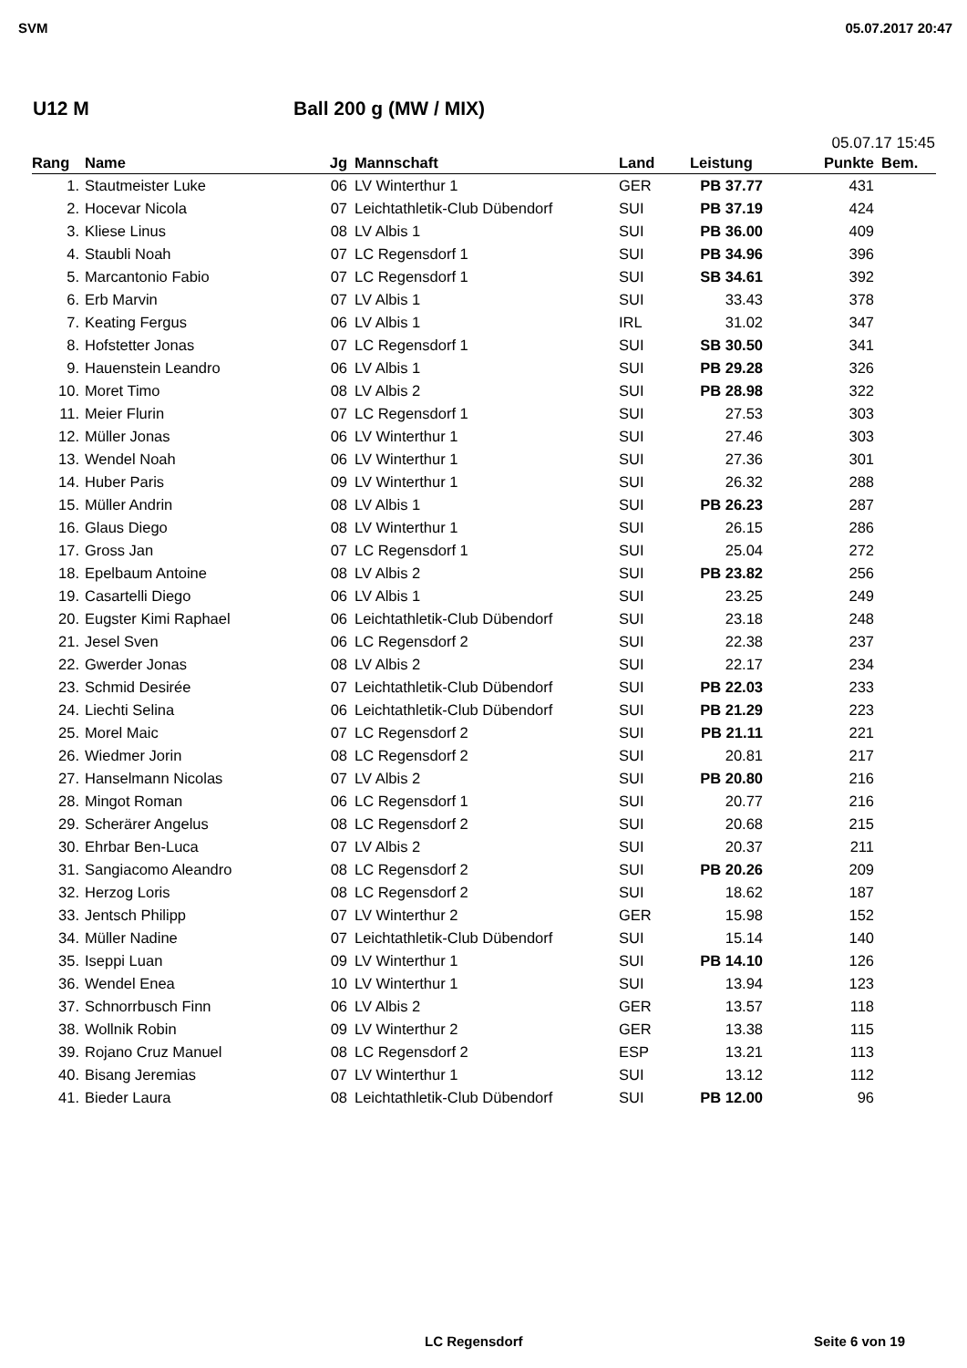SVM 05.07.2017 20:47
U12 M Ball 200 g (MW / MIX)
05.07.17 15:45
| Rang | Name | Jg | Mannschaft | Land | Leistung | Punkte | Bem. |
| --- | --- | --- | --- | --- | --- | --- | --- |
| 1. | Stautmeister Luke | 06 | LV Winterthur 1 | GER | PB 37.77 | 431 | |
| 2. | Hocevar Nicola | 07 | Leichtathletik-Club Dübendorf | SUI | PB 37.19 | 424 | |
| 3. | Kliese Linus | 08 | LV Albis 1 | SUI | PB 36.00 | 409 | |
| 4. | Staubli Noah | 07 | LC Regensdorf 1 | SUI | PB 34.96 | 396 | |
| 5. | Marcantonio Fabio | 07 | LC Regensdorf 1 | SUI | SB 34.61 | 392 | |
| 6. | Erb Marvin | 07 | LV Albis 1 | SUI | 33.43 | 378 | |
| 7. | Keating Fergus | 06 | LV Albis 1 | IRL | 31.02 | 347 | |
| 8. | Hofstetter Jonas | 07 | LC Regensdorf 1 | SUI | SB 30.50 | 341 | |
| 9. | Hauenstein Leandro | 06 | LV Albis 1 | SUI | PB 29.28 | 326 | |
| 10. | Moret Timo | 08 | LV Albis 2 | SUI | PB 28.98 | 322 | |
| 11. | Meier Flurin | 07 | LC Regensdorf 1 | SUI | 27.53 | 303 | |
| 12. | Müller Jonas | 06 | LV Winterthur 1 | SUI | 27.46 | 303 | |
| 13. | Wendel Noah | 06 | LV Winterthur 1 | SUI | 27.36 | 301 | |
| 14. | Huber Paris | 09 | LV Winterthur 1 | SUI | 26.32 | 288 | |
| 15. | Müller Andrin | 08 | LV Albis 1 | SUI | PB 26.23 | 287 | |
| 16. | Glaus Diego | 08 | LV Winterthur 1 | SUI | 26.15 | 286 | |
| 17. | Gross Jan | 07 | LC Regensdorf 1 | SUI | 25.04 | 272 | |
| 18. | Epelbaum Antoine | 08 | LV Albis 2 | SUI | PB 23.82 | 256 | |
| 19. | Casartelli Diego | 06 | LV Albis 1 | SUI | 23.25 | 249 | |
| 20. | Eugster Kimi Raphael | 06 | Leichtathletik-Club Dübendorf | SUI | 23.18 | 248 | |
| 21. | Jesel Sven | 06 | LC Regensdorf 2 | SUI | 22.38 | 237 | |
| 22. | Gwerder Jonas | 08 | LV Albis 2 | SUI | 22.17 | 234 | |
| 23. | Schmid Desirée | 07 | Leichtathletik-Club Dübendorf | SUI | PB 22.03 | 233 | |
| 24. | Liechti Selina | 06 | Leichtathletik-Club Dübendorf | SUI | PB 21.29 | 223 | |
| 25. | Morel Maic | 07 | LC Regensdorf 2 | SUI | PB 21.11 | 221 | |
| 26. | Wiedmer Jorin | 08 | LC Regensdorf 2 | SUI | 20.81 | 217 | |
| 27. | Hanselmann Nicolas | 07 | LV Albis 2 | SUI | PB 20.80 | 216 | |
| 28. | Mingot Roman | 06 | LC Regensdorf 1 | SUI | 20.77 | 216 | |
| 29. | Scherärer Angelus | 08 | LC Regensdorf 2 | SUI | 20.68 | 215 | |
| 30. | Ehrbar Ben-Luca | 07 | LV Albis 2 | SUI | 20.37 | 211 | |
| 31. | Sangiacomo Aleandro | 08 | LC Regensdorf 2 | SUI | PB 20.26 | 209 | |
| 32. | Herzog Loris | 08 | LC Regensdorf 2 | SUI | 18.62 | 187 | |
| 33. | Jentsch Philipp | 07 | LV Winterthur 2 | GER | 15.98 | 152 | |
| 34. | Müller Nadine | 07 | Leichtathletik-Club Dübendorf | SUI | 15.14 | 140 | |
| 35. | Iseppi Luan | 09 | LV Winterthur 1 | SUI | PB 14.10 | 126 | |
| 36. | Wendel Enea | 10 | LV Winterthur 1 | SUI | 13.94 | 123 | |
| 37. | Schnorrbusch Finn | 06 | LV Albis 2 | GER | 13.57 | 118 | |
| 38. | Wollnik Robin | 09 | LV Winterthur 2 | GER | 13.38 | 115 | |
| 39. | Rojano Cruz Manuel | 08 | LC Regensdorf 2 | ESP | 13.21 | 113 | |
| 40. | Bisang Jeremias | 07 | LV Winterthur 1 | SUI | 13.12 | 112 | |
| 41. | Bieder Laura | 08 | Leichtathletik-Club Dübendorf | SUI | PB 12.00 | 96 | |
LC Regensdorf Seite 6 von 19